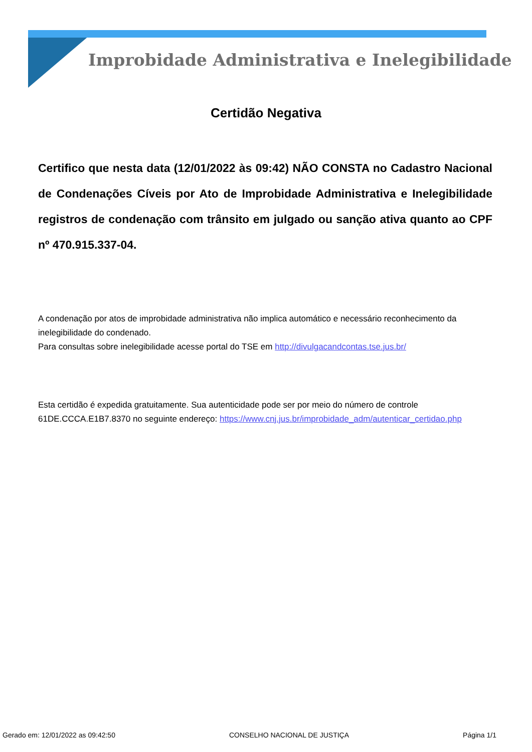Improbidade Administrativa e Inelegibilidade
Certidão Negativa
Certifico que nesta data (12/01/2022 às 09:42) NÃO CONSTA no Cadastro Nacional de Condenações Cíveis por Ato de Improbidade Administrativa e Inelegibilidade registros de condenação com trânsito em julgado ou sanção ativa quanto ao CPF nº 470.915.337-04.
A condenação por atos de improbidade administrativa não implica automático e necessário reconhecimento da inelegibilidade do condenado.
Para consultas sobre inelegibilidade acesse portal do TSE em http://divulgacandcontas.tse.jus.br/
Esta certidão é expedida gratuitamente. Sua autenticidade pode ser por meio do número de controle 61DE.CCCA.E1B7.8370 no seguinte endereço: https://www.cnj.jus.br/improbidade_adm/autenticar_certidao.php
Gerado em: 12/01/2022 as 09:42:50 CONSELHO NACIONAL DE JUSTIÇA Página 1/1